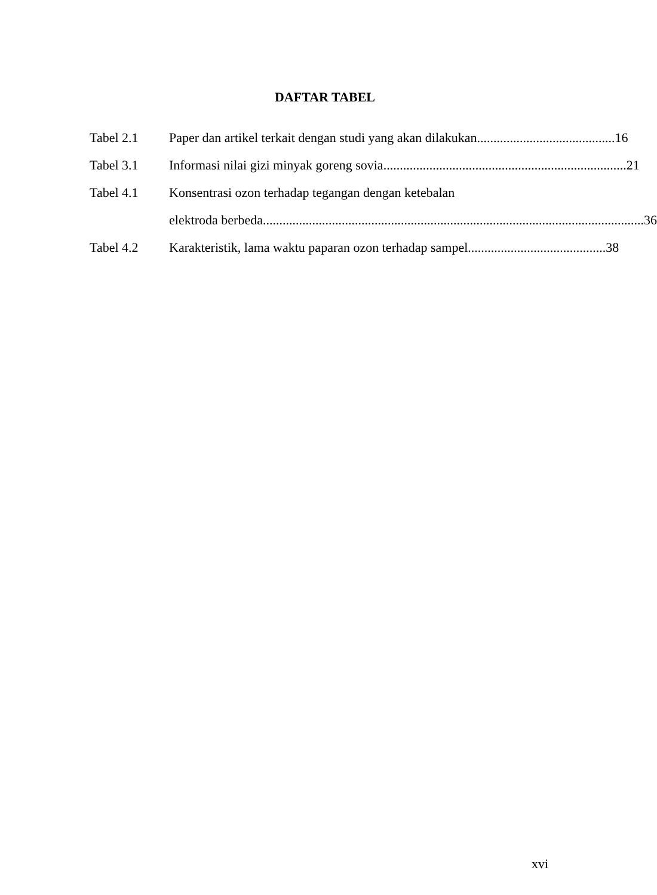DAFTAR TABEL
Tabel 2.1 Paper dan artikel terkait dengan studi yang akan dilakukan .......................................... 16
Tabel 3.1 Informasi nilai gizi minyak goreng sovia.......................................................................... 21
Tabel 4.1 Konsentrasi ozon terhadap tegangan dengan ketebalan
elektroda berbeda.................................................................................................................... 36
Tabel 4.2 Karakteristik, lama waktu paparan ozon terhadap sampel .......................................... 38
xvi